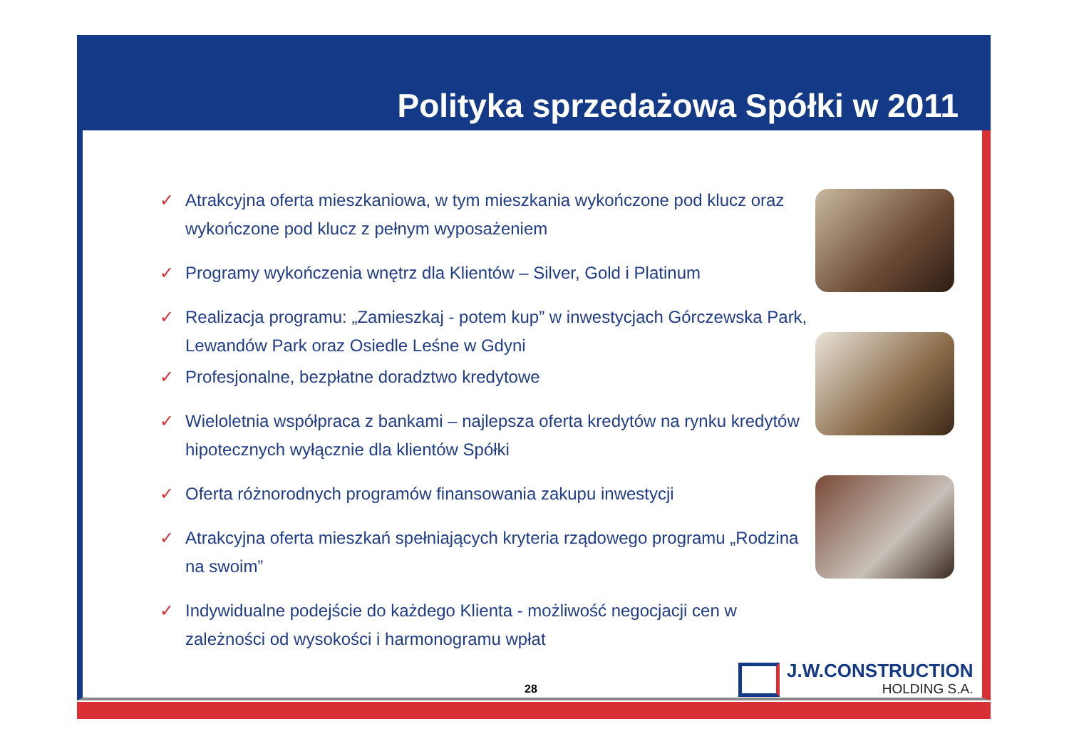Polityka sprzedażowa Spółki w 2011
✓ Atrakcyjna oferta mieszkaniowa, w tym mieszkania wykończone pod klucz oraz wykończone pod klucz z pełnym wyposażeniem
✓ Programy wykończenia wnętrz dla Klientów – Silver, Gold i Platinum
✓ Realizacja programu: „Zamieszkaj - potem kup” w inwestycjach Górczewska Park, Lewandów Park oraz Osiedle Leśne w Gdyni
✓ Profesjonalne, bezpłatne doradztwo kredytowe
✓ Wieloletnia współpraca z bankami – najlepsza oferta kredytów na rynku kredytów hipotecznych wyłącznie dla klientów Spółki
✓ Oferta różnorodnych programów finansowania zakupu inwestycji
✓ Atrakcyjna oferta mieszkań spełniających kryteria rządowego programu „Rodzina na swoim”
✓ Indywidualne podejście do każdego Klienta - możliwość negocjacji cen w zależności od wysokości i harmonogramu wpłat
J.W.CONSTRUCTION
HOLDING S.A.
28